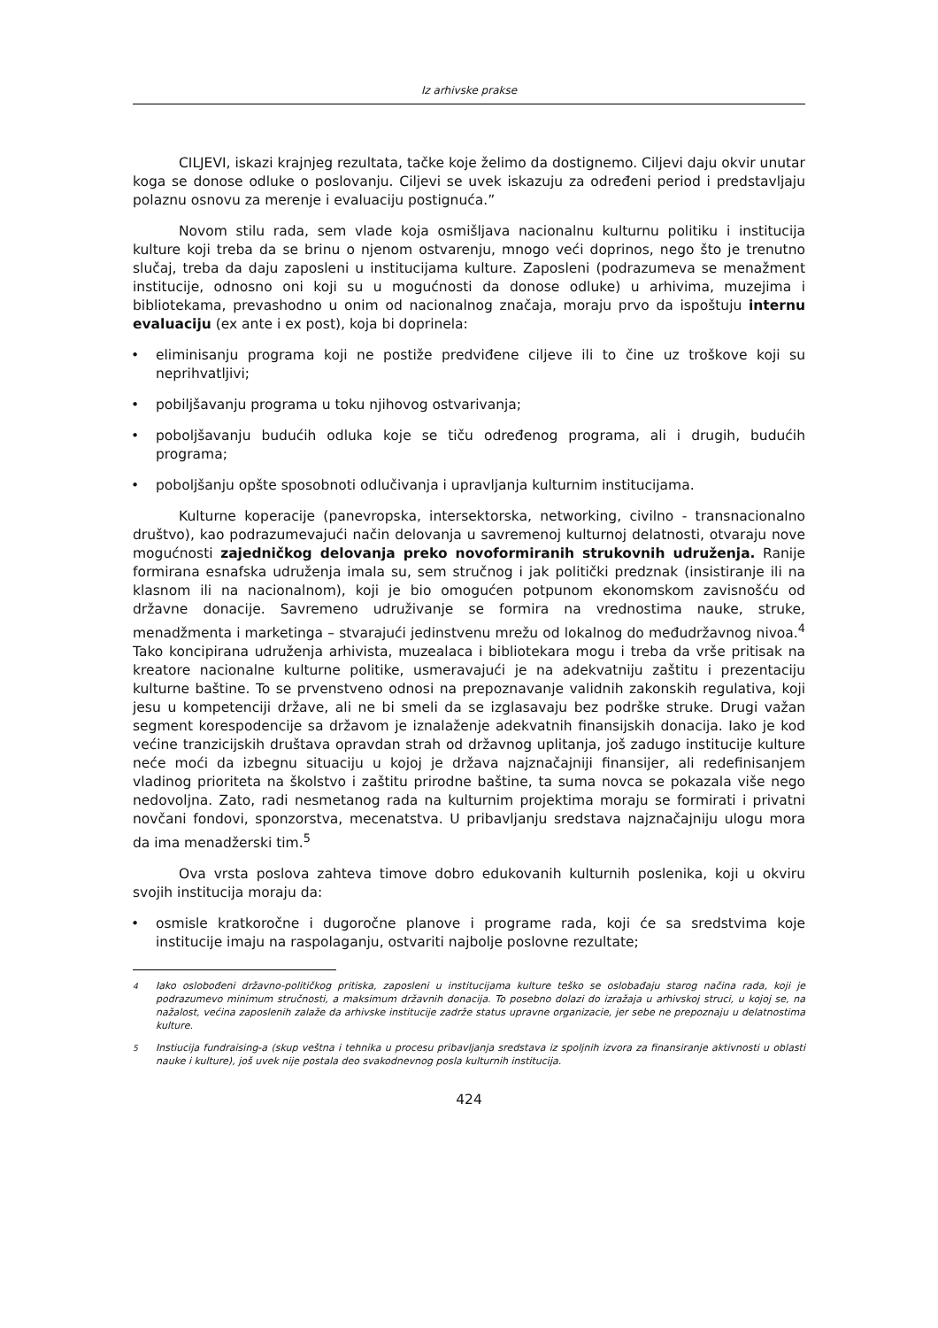Iz arhivske prakse
CILJEVI, iskazi krajnjeg rezultata, tačke koje želimo da dostignemo. Ciljevi daju okvir unutar koga se donose odluke o poslovanju. Ciljevi se uvek iskazuju za određeni period i predstavljaju polaznu osnovu za merenje i evaluaciju postignuća.”
Novom stilu rada, sem vlade koja osmišljava nacionalnu kulturnu politiku i institucija kulture koji treba da se brinu o njenom ostvarenju, mnogo veći doprinos, nego što je trenutno slučaj, treba da daju zaposleni u institucijama kulture. Zaposleni (podrazumeva se menažment institucije, odnosno oni koji su u mogućnosti da donose odluke) u arhivima, muzejima i bibliotekama, prevashodno u onim od nacionalnog značaja, moraju prvo da ispoštuju internu evaluaciju (ex ante i ex post), koja bi doprinela:
• eliminisanju programa koji ne postiže predviđene ciljeve ili to čine uz troškove koji su neprihvatljivi;
• pobiljšavanju programa u toku njihovog ostvarivanja;
• poboljšavanju budućih odluka koje se tiču određenog programa, ali i drugih, budućih programa;
• poboljšanju opšte sposobnoti odlučivanja i upravljanja kulturnim institucijama.
Kulturne koperacije (panevropska, intersektorska, networking, civilno - transnacionalno društvo), kao podrazumevajući način delovanja u savremenoj kulturnoj delatnosti, otvaraju nove mogućnosti zajedničkog delovanja preko novoformiranih strukovnih udruženja. Ranije formirana esnafska udruženja imala su, sem stručnog i jak politički predznak (insistiranje ili na klasnom ili na nacionalnom), koji je bio omogućen potpunom ekonomskom zavisnošću od državne donacije. Savremeno udruživanje se formira na vrednostima nauke, struke, menadžmenta i marketinga – stvarajući jedinstvenu mrežu od lokalnog do međudržavnog nivoa.<sup>4</sup> Tako koncipirana udruženja arhivista, muzealaca i bibliotekara mogu i treba da vrše pritisak na kreatore nacionalne kulturne politike, usmeravajući je na adekvatniju zaštitu i prezentaciju kulturne baštine. To se prvenstveno odnosi na prepoznavanje validnih zakonskih regulativa, koji jesu u kompetenciji države, ali ne bi smeli da se izglasavaju bez podrške struke. Drugi važan segment korespodencije sa državom je iznalaženje adekvatnih finansijskih donacija. Iako je kod većine tranzicijskih društava opravdan strah od državnog uplitanja, još zadugo institucije kulture neće moći da izbegnu situaciju u kojoj je država najznačajniji finansijer, ali redefinisanjem vladinog prioriteta na školstvo i zaštitu prirodne baštine, ta suma novca se pokazala više nego nedovoljna. Zato, radi nesmetanog rada na kulturnim projektima moraju se formirati i privatni novčani fondovi, sponzorstva, mecenatstva. U pribavljanju sredstava najznačajniju ulogu mora da ima menadžerski tim.<sup>5</sup>
Ova vrsta poslova zahteva timove dobro edukovanih kulturnih poslenika, koji u okviru svojih institucija moraju da:
• osmisle kratkoročne i dugoročne planove i programe rada, koji će sa sredstvima koje institucije imaju na raspolaganju, ostvariti najbolje poslovne rezultate;
<sup>4</sup> Iako oslobođeni državno-političkog pritiska, zaposleni u institucijama kulture teško se oslobađaju starog načina rada, koji je podrazumevo minimum stručnosti, a maksimum državnih donacija. To posebno dolazi do izražaja u arhivskoj struci, u kojoj se, na nažalost, većina zaposlenih zalaže da arhivske institucije zadrže status upravne organizacie, jer sebe ne prepoznaju u delatnostima kulture.
<sup>5</sup> Instiucija fundraising-a (skup veštna i tehnika u procesu pribavljanja sredstava iz spoljnih izvora za finansiranje aktivnosti u oblasti nauke i kulture), još uvek nije postala deo svakodnevnog posla kulturnih institucija.
424